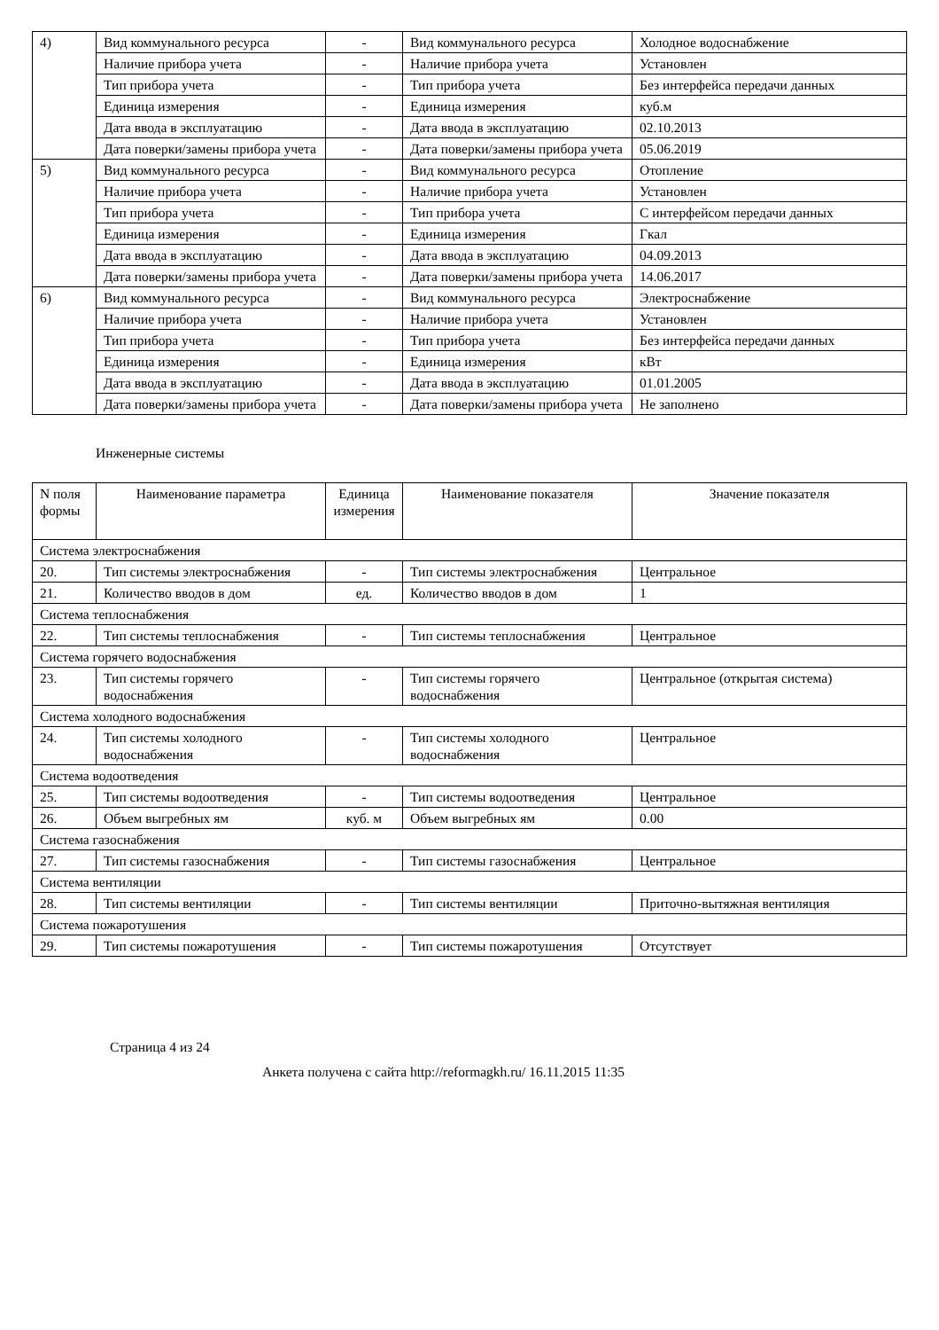| 4) | Вид коммунального ресурса | - | Вид коммунального ресурса | Холодное водоснабжение |
| | Наличие прибора учета | - | Наличие прибора учета | Установлен |
| | Тип прибора учета | - | Тип прибора учета | Без интерфейса передачи данных |
| | Единица измерения | - | Единица измерения | куб.м |
| | Дата ввода в эксплуатацию | - | Дата ввода в эксплуатацию | 02.10.2013 |
| | Дата поверки/замены прибора учета | - | Дата поверки/замены прибора учета | 05.06.2019 |
| 5) | Вид коммунального ресурса | - | Вид коммунального ресурса | Отопление |
| | Наличие прибора учета | - | Наличие прибора учета | Установлен |
| | Тип прибора учета | - | Тип прибора учета | С интерфейсом передачи данных |
| | Единица измерения | - | Единица измерения | Гкал |
| | Дата ввода в эксплуатацию | - | Дата ввода в эксплуатацию | 04.09.2013 |
| | Дата поверки/замены прибора учета | - | Дата поверки/замены прибора учета | 14.06.2017 |
| 6) | Вид коммунального ресурса | - | Вид коммунального ресурса | Электроснабжение |
| | Наличие прибора учета | - | Наличие прибора учета | Установлен |
| | Тип прибора учета | - | Тип прибора учета | Без интерфейса передачи данных |
| | Единица измерения | - | Единица измерения | кВт |
| | Дата ввода в эксплуатацию | - | Дата ввода в эксплуатацию | 01.01.2005 |
| | Дата поверки/замены прибора учета | - | Дата поверки/замены прибора учета | Не заполнено |
Инженерные системы
| N поля формы | Наименование параметра | Единица измерения | Наименование показателя | Значение показателя |
| --- | --- | --- | --- | --- |
| Система электроснабжения | | | | |
| 20. | Тип системы электроснабжения | - | Тип системы электроснабжения | Центральное |
| 21. | Количество вводов в дом | ед. | Количество вводов в дом | 1 |
| Система теплоснабжения | | | | |
| 22. | Тип системы теплоснабжения | - | Тип системы теплоснабжения | Центральное |
| Система горячего водоснабжения | | | | |
| 23. | Тип системы горячего водоснабжения | - | Тип системы горячего водоснабжения | Центральное (открытая система) |
| Система холодного водоснабжения | | | | |
| 24. | Тип системы холодного водоснабжения | - | Тип системы холодного водоснабжения | Центральное |
| Система водоотведения | | | | |
| 25. | Тип системы водоотведения | - | Тип системы водоотведения | Центральное |
| 26. | Объем выгребных ям | куб. м | Объем выгребных ям | 0.00 |
| Система газоснабжения | | | | |
| 27. | Тип системы газоснабжения | - | Тип системы газоснабжения | Центральное |
| Система вентиляции | | | | |
| 28. | Тип системы вентиляции | - | Тип системы вентиляции | Приточно-вытяжная вентиляция |
| Система пожаротушения | | | | |
| 29. | Тип системы пожаротушения | - | Тип системы пожаротушения | Отсутствует |
Страница 4 из 24
Анкета получена с сайта http://reformagkh.ru/ 16.11.2015 11:35